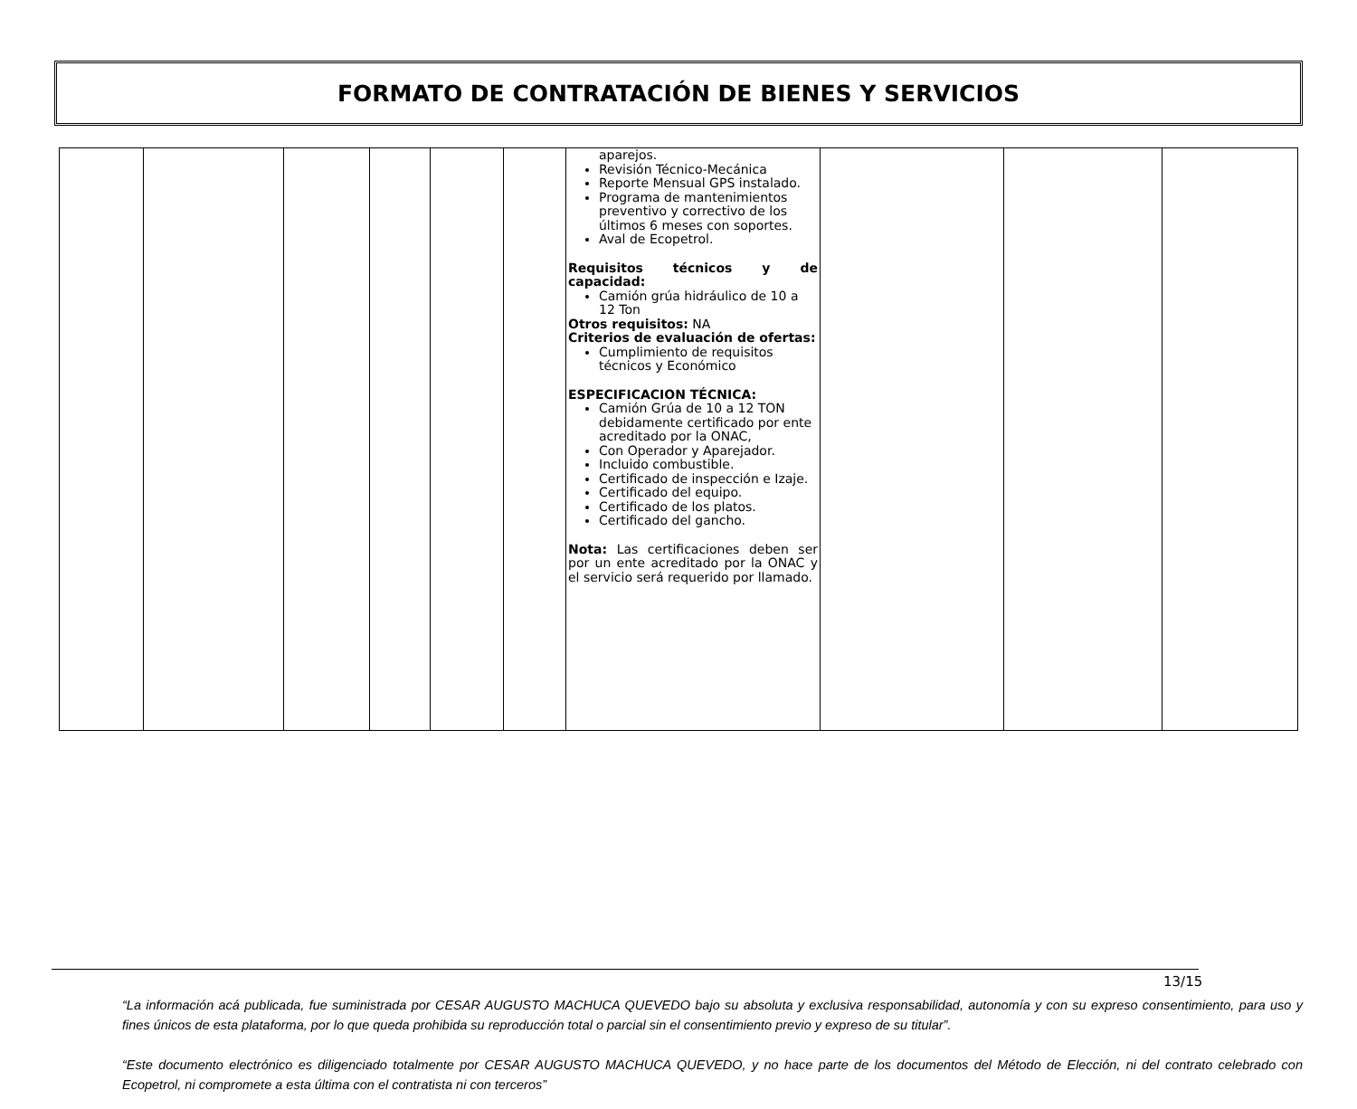FORMATO DE CONTRATACIÓN DE BIENES Y SERVICIOS
| | | | | | | aparejos. Revisión Técnico-Mecánica Reporte Mensual GPS instalado. Programa de mantenimientos preventivo y correctivo de los últimos 6 meses con soportes. Aval de Ecopetrol. Requisitos técnicos y de capacidad: Camión grúa hidráulico de 10 a 12 Ton Otros requisitos: NA Criterios de evaluación de ofertas: Cumplimiento de requisitos técnicos y Económico ESPECIFICACION TÉCNICA: Camión Grúa de 10 a 12 TON debidamente certificado por ente acreditado por la ONAC, Con Operador y Aparejador. Incluido combustible. Certificado de inspección e Izaje. Certificado del equipo. Certificado de los platos. Certificado del gancho. Nota: Las certificaciones deben ser por un ente acreditado por la ONAC y el servicio será requerido por llamado. | | | |
13/15
“La información acá publicada, fue suministrada por CESAR AUGUSTO MACHUCA QUEVEDO bajo su absoluta y exclusiva responsabilidad, autonomía y con su expreso consentimiento, para uso y fines únicos de esta plataforma, por lo que queda prohibida su reproducción total o parcial sin el consentimiento previo y expreso de su titular”.
“Este documento electrónico es diligenciado totalmente por CESAR AUGUSTO MACHUCA QUEVEDO, y no hace parte de los documentos del Método de Elección, ni del contrato celebrado con Ecopetrol, ni compromete a esta última con el contratista ni con terceros”